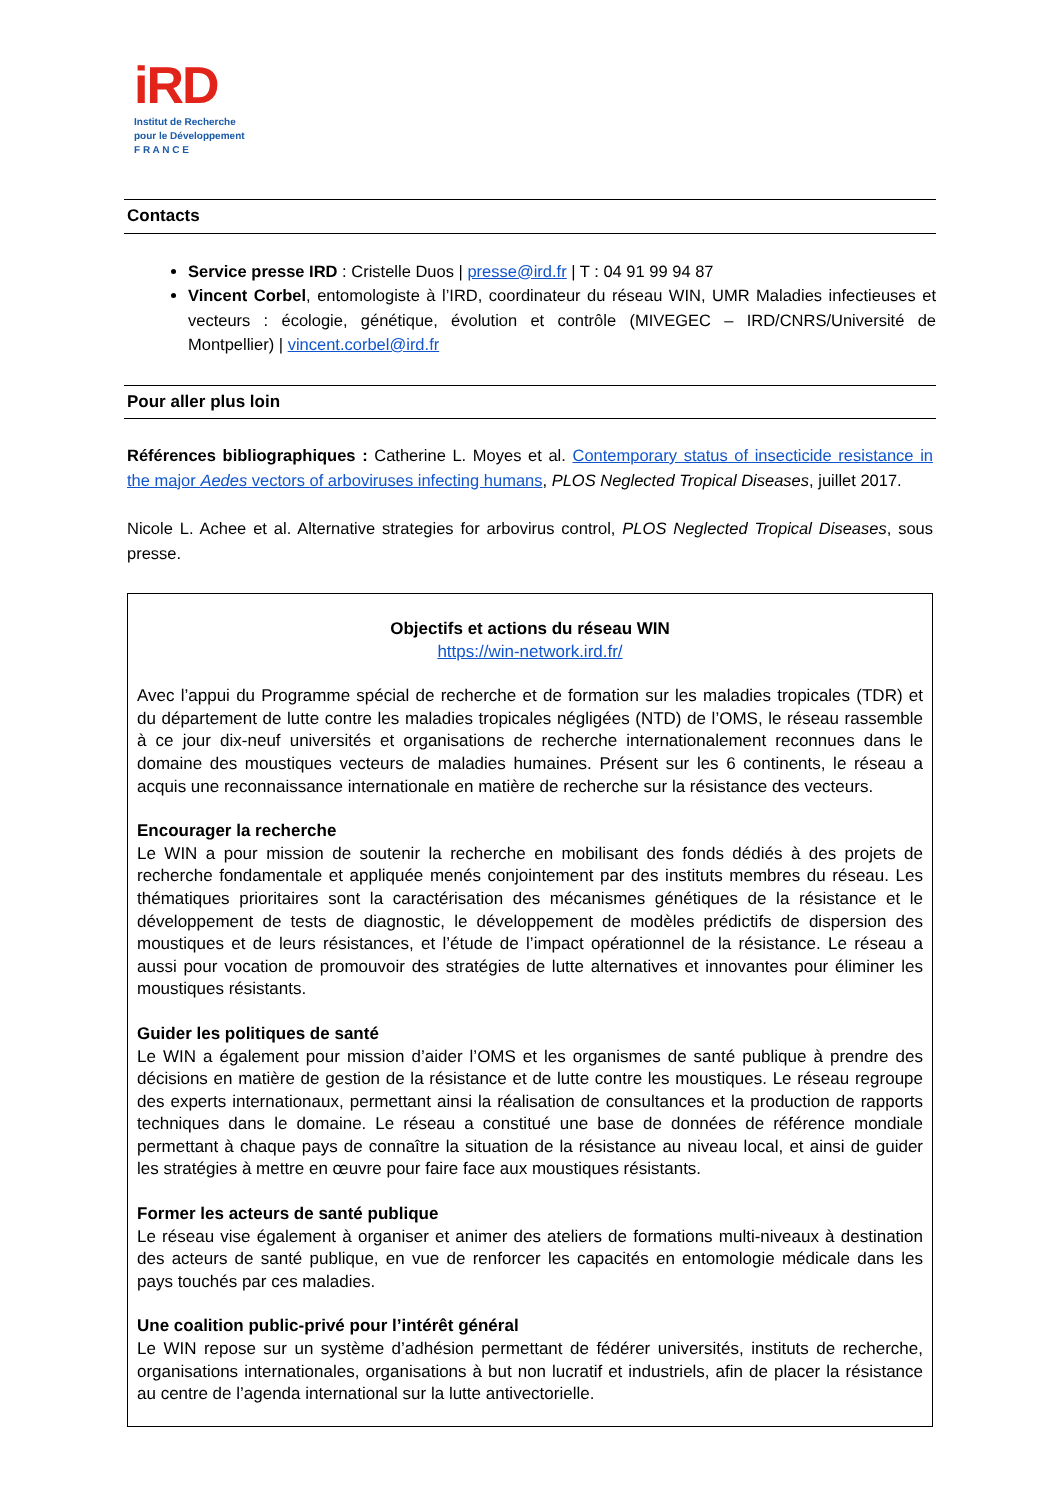iRD
Institut de Recherche
pour le Développement
F R A N C E
Contacts
Service presse IRD : Cristelle Duos | presse@ird.fr | T : 04 91 99 94 87
Vincent Corbel, entomologiste à l’IRD, coordinateur du réseau WIN, UMR Maladies infectieuses et vecteurs : écologie, génétique, évolution et contrôle (MIVEGEC – IRD/CNRS/Université de Montpellier) | vincent.corbel@ird.fr
Pour aller plus loin
Références bibliographiques : Catherine L. Moyes et al. Contemporary status of insecticide resistance in the major Aedes vectors of arboviruses infecting humans, PLOS Neglected Tropical Diseases, juillet 2017.
Nicole L. Achee et al. Alternative strategies for arbovirus control, PLOS Neglected Tropical Diseases, sous presse.
Objectifs et actions du réseau WIN
https://win-network.ird.fr/
Avec l’appui du Programme spécial de recherche et de formation sur les maladies tropicales (TDR) et du département de lutte contre les maladies tropicales négligées (NTD) de l’OMS, le réseau rassemble à ce jour dix-neuf universités et organisations de recherche internationalement reconnues dans le domaine des moustiques vecteurs de maladies humaines. Présent sur les 6 continents, le réseau a acquis une reconnaissance internationale en matière de recherche sur la résistance des vecteurs.
Encourager la recherche
Le WIN a pour mission de soutenir la recherche en mobilisant des fonds dédiés à des projets de recherche fondamentale et appliquée menés conjointement par des instituts membres du réseau. Les thématiques prioritaires sont la caractérisation des mécanismes génétiques de la résistance et le développement de tests de diagnostic, le développement de modèles prédictifs de dispersion des moustiques et de leurs résistances, et l’étude de l’impact opérationnel de la résistance. Le réseau a aussi pour vocation de promouvoir des stratégies de lutte alternatives et innovantes pour éliminer les moustiques résistants.
Guider les politiques de santé
Le WIN a également pour mission d’aider l’OMS et les organismes de santé publique à prendre des décisions en matière de gestion de la résistance et de lutte contre les moustiques. Le réseau regroupe des experts internationaux, permettant ainsi la réalisation de consultances et la production de rapports techniques dans le domaine. Le réseau a constitué une base de données de référence mondiale permettant à chaque pays de connaître la situation de la résistance au niveau local, et ainsi de guider les stratégies à mettre en œuvre pour faire face aux moustiques résistants.
Former les acteurs de santé publique
Le réseau vise également à organiser et animer des ateliers de formations multi-niveaux à destination des acteurs de santé publique, en vue de renforcer les capacités en entomologie médicale dans les pays touchés par ces maladies.
Une coalition public-privé pour l’intérêt général
Le WIN repose sur un système d’adhésion permettant de fédérer universités, instituts de recherche, organisations internationales, organisations à but non lucratif et industriels, afin de placer la résistance au centre de l’agenda international sur la lutte antivectorielle.